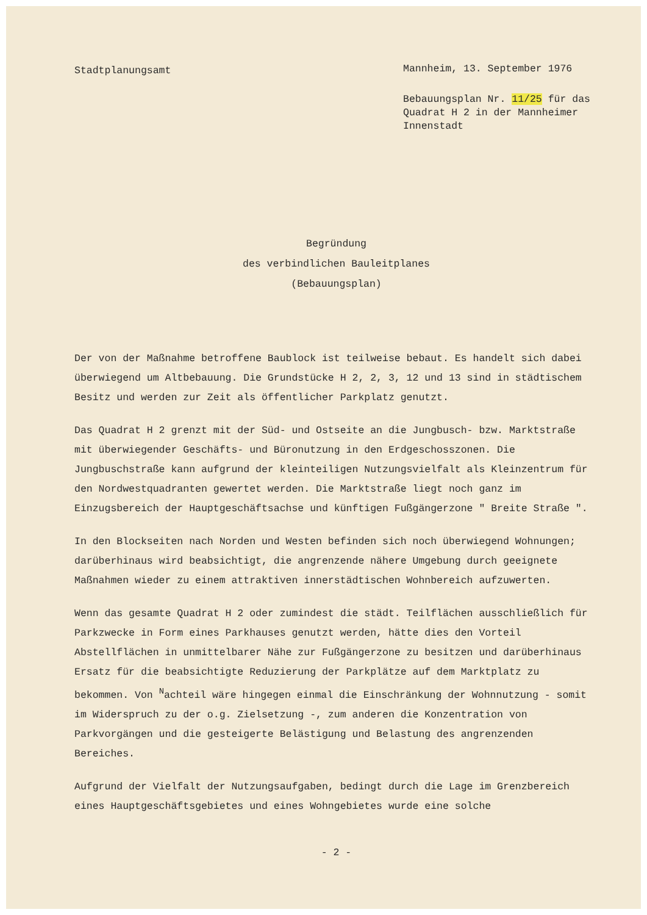Stadtplanungsamt
Mannheim, 13. September 1976
Bebauungsplan Nr. 11/25 für das Quadrat H 2 in der Mannheimer Innenstadt
Begründung
des verbindlichen Bauleitplanes
(Bebauungsplan)
Der von der Maßnahme betroffene Baublock ist teilweise bebaut. Es handelt sich dabei überwiegend um Altbebauung. Die Grundstücke H 2, 2, 3, 12 und 13 sind in städtischem Besitz und werden zur Zeit als öffentlicher Parkplatz genutzt.
Das Quadrat H 2 grenzt mit der Süd- und Ostseite an die Jungbusch- bzw. Marktstraße mit überwiegender Geschäfts- und Büronutzung in den Erdgeschosszonen. Die Jungbuschstraße kann aufgrund der kleinteiligen Nutzungsvielfalt als Kleinzentrum für den Nordwestquadranten gewertet werden. Die Marktstraße liegt noch ganz im Einzugsbereich der Hauptgeschäftsachse und künftigen Fußgängerzone " Breite Straße ".
In den Blockseiten nach Norden und Westen befinden sich noch überwiegend Wohnungen; darüberhinaus wird beabsichtigt, die angrenzende nähere Umgebung durch geeignete Maßnahmen wieder zu einem attraktiven innerstädtischen Wohnbereich aufzuwerten.
Wenn das gesamte Quadrat H 2 oder zumindest die städt. Teilflächen ausschließlich für Parkzwecke in Form eines Parkhauses genutzt werden, hätte dies den Vorteil Abstellflächen in unmittelbarer Nähe zur Fußgängerzone zu besitzen und darüberhinaus Ersatz für die beabsichtigte Reduzierung der Parkplätze auf dem Marktplatz zu bekommen. Von <sup>N</sup>achteil wäre hingegen einmal die Einschränkung der Wohnnutzung - somit im Widerspruch zu der o.g. Zielsetzung -, zum anderen die Konzentration von Parkvorgängen und die gesteigerte Belästigung und Belastung des angrenzenden Bereiches.
Aufgrund der Vielfalt der Nutzungsaufgaben, bedingt durch die Lage im Grenzbereich eines Hauptgeschäftsgebietes und eines Wohngebietes wurde eine solche
- 2 -